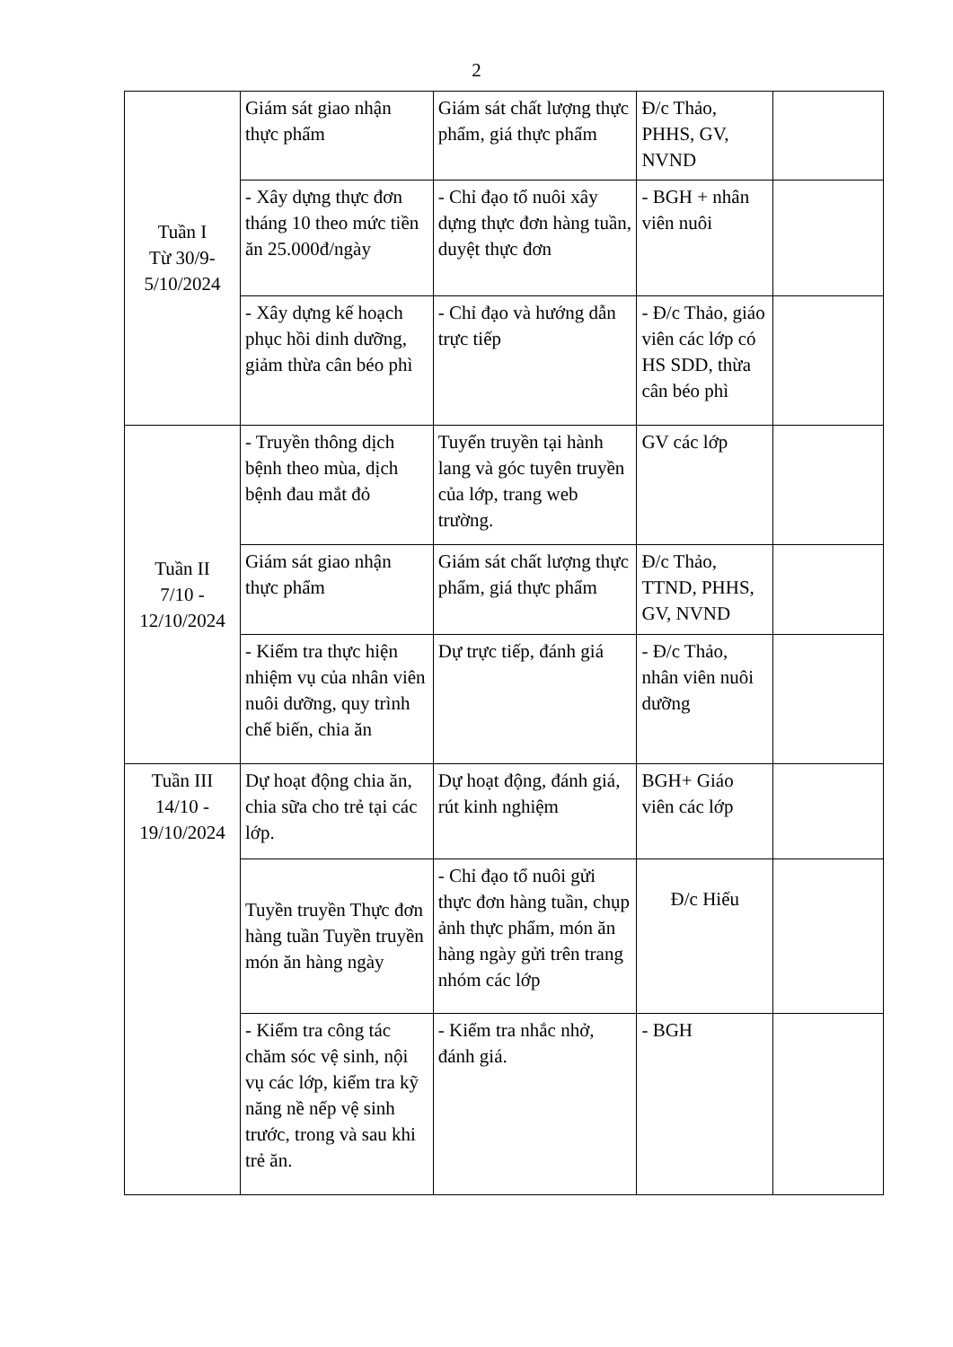2
| Tuần I Từ 30/9- 5/10/2024 | Giám sát giao nhận thực phẩm | Giám sát chất lượng thực phẩm, giá thực phẩm | Đ/c Thảo, PHHS, GV, NVND | |
| | - Xây dựng thực đơn tháng 10 theo mức tiền ăn 25.000đ/ngày | - Chỉ đạo tổ nuôi xây dựng thực đơn hàng tuần, duyệt thực đơn | - BGH + nhân viên nuôi | |
| | - Xây dựng kế hoạch phục hồi dinh dưỡng, giảm thừa cân béo phì | - Chỉ đạo và hướng dẫn trực tiếp | - Đ/c Thảo, giáo viên các lớp có HS SDD, thừa cân béo phì | |
| Tuần II 7/10 - 12/10/2024 | - Truyền thông dịch bệnh theo mùa, dịch bệnh đau mắt đỏ | Tuyển truyền tại hành lang và góc tuyên truyền của lớp, trang web trường. | GV các lớp | |
| | Giám sát giao nhận thực phẩm | Giám sát chất lượng thực phẩm, giá thực phẩm | Đ/c Thảo, TTND, PHHS, GV, NVND | |
| | - Kiểm tra thực hiện nhiệm vụ của nhân viên nuôi dưỡng, quy trình chế biến, chia ăn | Dự trực tiếp, đánh giá | - Đ/c Thảo, nhân viên nuôi dưỡng | |
| Tuần III 14/10 - 19/10/2024 | Dự hoạt động chia ăn, chia sữa cho trẻ tại các lớp. | Dự hoạt động, đánh giá, rút kinh nghiệm | BGH+ Giáo viên các lớp | |
| | Tuyền truyền Thực đơn hàng tuần Tuyền truyền món ăn hàng ngày | - Chỉ đạo tổ nuôi gửi thực đơn hàng tuần, chụp ảnh thực phẩm, món ăn hàng ngày gửi trên trang nhóm các lớp | Đ/c Hiếu | |
| | - Kiểm tra công tác chăm sóc vệ sinh, nội vụ các lớp, kiểm tra kỹ năng nề nếp vệ sinh trước, trong và sau khi trẻ ăn. | - Kiểm tra nhắc nhở, đánh giá. | - BGH | |